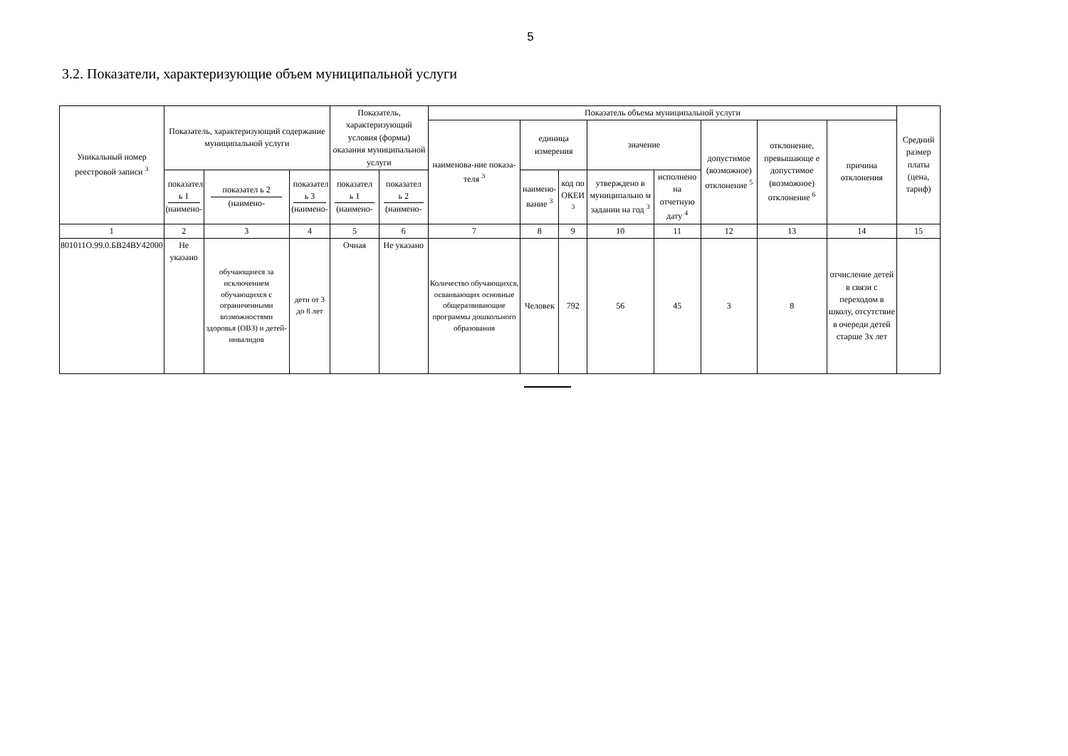5
3.2. Показатели, характеризующие объем муниципальной услуги
| Уникальный номер реестровой записи <sup>3</sup> | Показатель, характеризующий содержание муниципальной услуги | | | Показатель, характеризующий условия (формы) оказания муниципальной услуги | | Показатель объема муниципальной услуги | | | | | | | | Средний размер платы (цена, тариф) |
| --- | --- | --- | --- | --- | --- | --- | --- | --- | --- | --- | --- | --- | --- | --- |
| | | | | | | наименова-ние показа-теля <sup>3</sup> | единица измерения | | значение | | допустимое (возможное) отклонение <sup>5</sup> | отклонение, превышающе е допустимое (возможное) отклонение <sup>6</sup> | причина отклонения | |
| | показател ь 1 (наимено- | показател ь 2 (наимено- | показател ь 3 (наимено- | показател ь 1 (наимено- | показател ь 2 (наимено- | | наимено-вание <sup>3</sup> | код по ОКЕИ <sup>3</sup> | утверждено в муниципально м задании на год <sup>3</sup> | исполнено на отчетную дату <sup>4</sup> | | | | |
| 1 | 2 | 3 | 4 | 5 | 6 | 7 | 8 | 9 | 10 | 11 | 12 | 13 | 14 | 15 |
| 801011О.99.0.БВ24ВУ42000 | Не указано | обучающиеся за исключением обучающихся с ограниченными возможностями здоровья (ОВЗ) и детей-инвалидов | дети от 3 до 8 лет | Очная | Не указано | Количество обучающихся, осваивающих основные общеразвивающие программы дошкольного образования | Человек | 792 | 56 | 45 | 3 | 8 | отчисление детей в связи с переходом в школу, отсутствие в очереди детей старше 3х лет | |